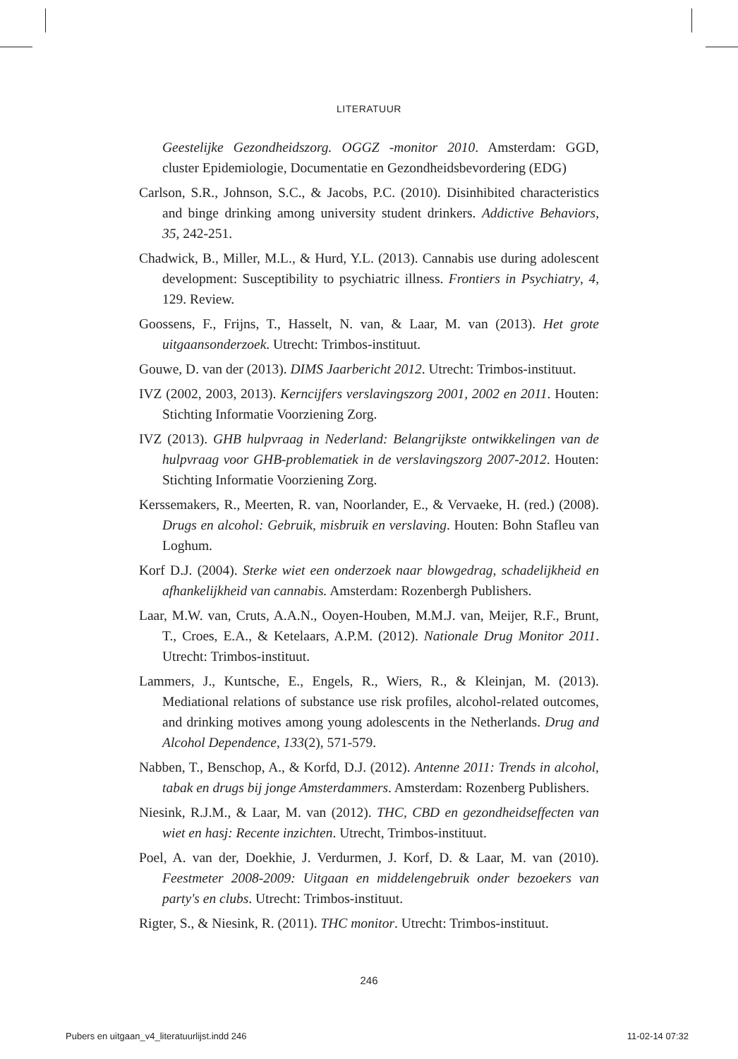LITERATUUR
Geestelijke Gezondheidszorg. OGGZ -monitor 2010. Amsterdam: GGD, cluster Epidemiologie, Documentatie en Gezondheidsbevordering (EDG)
Carlson, S.R., Johnson, S.C., & Jacobs, P.C. (2010). Disinhibited characteristics and binge drinking among university student drinkers. Addictive Behaviors, 35, 242-251.
Chadwick, B., Miller, M.L., & Hurd, Y.L. (2013). Cannabis use during adolescent development: Susceptibility to psychiatric illness. Frontiers in Psychiatry, 4, 129. Review.
Goossens, F., Frijns, T., Hasselt, N. van, & Laar, M. van (2013). Het grote uitgaansonderzoek. Utrecht: Trimbos-instituut.
Gouwe, D. van der (2013). DIMS Jaarbericht 2012. Utrecht: Trimbos-instituut.
IVZ (2002, 2003, 2013). Kerncijfers verslavingszorg 2001, 2002 en 2011. Houten: Stichting Informatie Voorziening Zorg.
IVZ (2013). GHB hulpvraag in Nederland: Belangrijkste ontwikkelingen van de hulpvraag voor GHB-problematiek in de verslavingszorg 2007-2012. Houten: Stichting Informatie Voorziening Zorg.
Kerssemakers, R., Meerten, R. van, Noorlander, E., & Vervaeke, H. (red.) (2008). Drugs en alcohol: Gebruik, misbruik en verslaving. Houten: Bohn Stafleu van Loghum.
Korf D.J. (2004). Sterke wiet een onderzoek naar blowgedrag, schadelijkheid en afhankelijkheid van cannabis. Amsterdam: Rozenbergh Publishers.
Laar, M.W. van, Cruts, A.A.N., Ooyen-Houben, M.M.J. van, Meijer, R.F., Brunt, T., Croes, E.A., & Ketelaars, A.P.M. (2012). Nationale Drug Monitor 2011. Utrecht: Trimbos-instituut.
Lammers, J., Kuntsche, E., Engels, R., Wiers, R., & Kleinjan, M. (2013). Mediational relations of substance use risk profiles, alcohol-related outcomes, and drinking motives among young adolescents in the Netherlands. Drug and Alcohol Dependence, 133(2), 571-579.
Nabben, T., Benschop, A., & Korfd, D.J. (2012). Antenne 2011: Trends in alcohol, tabak en drugs bij jonge Amsterdammers. Amsterdam: Rozenberg Publishers.
Niesink, R.J.M., & Laar, M. van (2012). THC, CBD en gezondheidseffecten van wiet en hasj: Recente inzichten. Utrecht, Trimbos-instituut.
Poel, A. van der, Doekhie, J. Verdurmen, J. Korf, D. & Laar, M. van (2010). Feestmeter 2008-2009: Uitgaan en middelengebruik onder bezoekers van party's en clubs. Utrecht: Trimbos-instituut.
Rigter, S., & Niesink, R. (2011). THC monitor. Utrecht: Trimbos-instituut.
246
Pubers en uitgaan_v4_literatuurlijst.indd 246 11-02-14 07:32